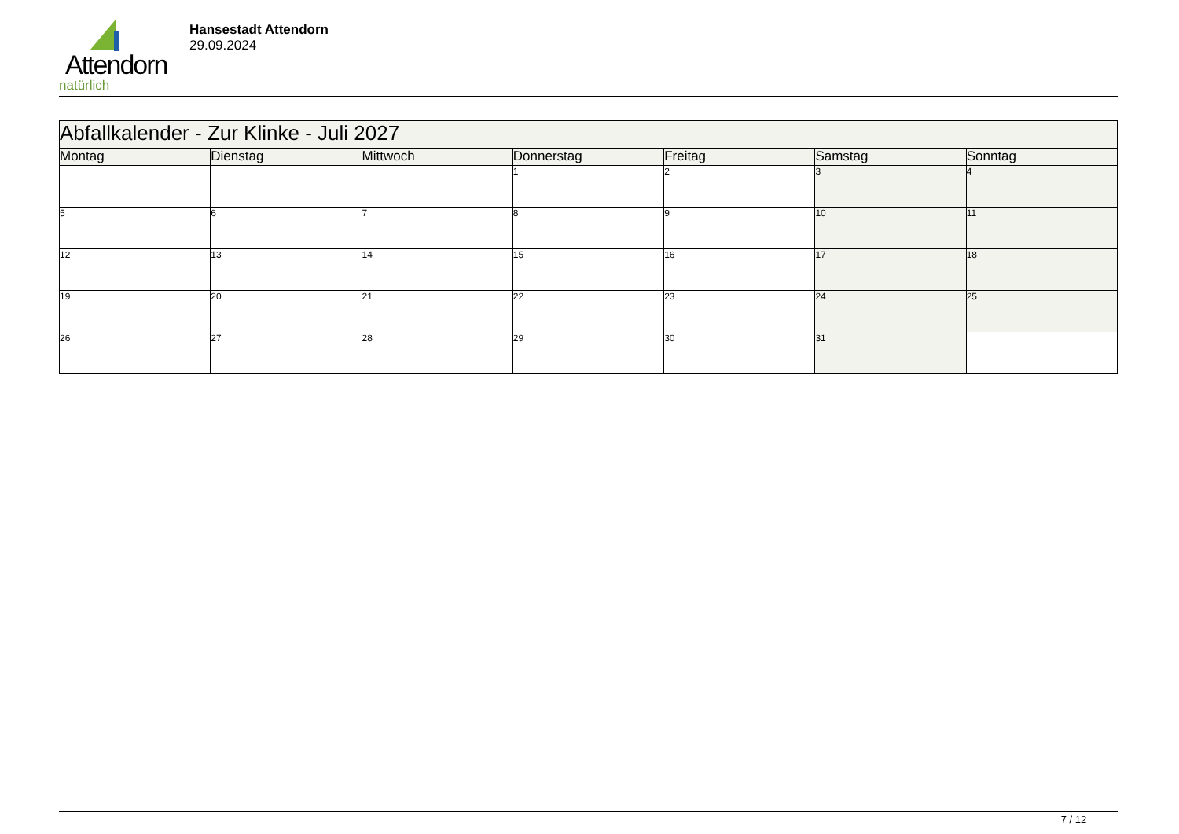Attendorn
natürlich
Hansestadt Attendorn
29.09.2024
| Abfallkalender - Zur Klinke - Juli 2027 | | | | | | |
| Montag | Dienstag | Mittwoch | Donnerstag | Freitag | Samstag | Sonntag |
| | | | 1 | 2 | 3 | 4 |
| 5 | 6 | 7 | 8 | 9 | 10 | 11 |
| 12 | 13 | 14 | 15 | 16 | 17 | 18 |
| 19 | 20 | 21 | 22 | 23 | 24 | 25 |
| 26 | 27 | 28 | 29 | 30 | 31 | |
7 / 12